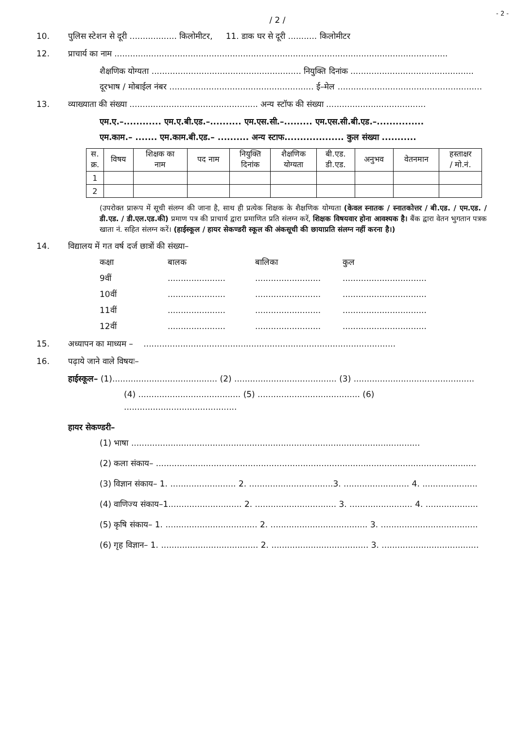- 2 -
/ 2 /
10. पुलिस स्टेशन से दूरी .................. किलोमीटर, 11. डाक घर से दूरी ........... किलोमीटर
12. प्राचार्य का नाम ...............................................................................................................................
शैक्षणिक योग्यता ......................................................... नियुक्ति दिनांक ...............................................
दूरभाष / मोबाईल नंबर ....................................................... ई–मेल .......................................................
13. व्याख्याता की संख्या ................................................. अन्य स्टॉफ की संख्या ......................................
एम.ए.–............ एम.ए.बी.एड.–.......... एम.एस.सी.–......... एम.एस.सी.बी.एड.–...............
एम.काम.– ....... एम.काम.बी.एड.– .......... अन्य स्टाफ................... कुल संख्या ...........
| स. क्र. | विषय | शिक्षक का नाम | पद नाम | नियुक्ति दिनांक | शैक्षणिक योग्यता | बी.एड. डी.एड. | अनुभव | वेतनमान | हस्ताक्षर / मो.नं. |
| --- | --- | --- | --- | --- | --- | --- | --- | --- | --- |
| 1 | | | | | | | | | |
| 2 | | | | | | | | | |
(उपरोक्त प्रारूप में सूची संलग्न की जाना है, साथ ही प्रत्येक शिक्षक के शैक्षणिक योग्यता (केवल स्नातक / स्नातकोत्तर / बी.एड. / एम.एड. / डी.एड. / डी.एल.एड.की) प्रमाण पत्र की प्राचार्य द्वारा प्रमाणित प्रति संलग्न करें, शिक्षक विषयवार होना आवश्यक है। बैंक द्वारा वेतन भुगतान पत्रक खाता नं. सहित संलग्न करें। (हाईस्कूल / हायर सेकण्डरी स्कूल की अंकसूची की छायाप्रति संलग्न नहीं करना है।)
14. विद्यालय में गत वर्ष दर्ज छात्रों की संख्या–
कक्षा बालक बालिका कुल 9वीं............................................................................... 10वीं............................................................................... 11वीं............................................................................... 12वीं...............................................................................
15. अध्यापन का माध्यम – ................................................................................................
16. पढ़ाये जाने वाले विषयः–
हाईस्कूल– (1)........................................ (2) ....................................... (3) ..............................................
(4) ....................................... (5) ....................................... (6) ...........................................
हायर सेकण्डरी–
(1) भाषा ..............................................................................................................
(2) कला संकाय– ..........................................................................................................................
(3) विज्ञान संकाय– 1. ......................... 2. ................................3. ......................... 4. .....................
(4) वाणिज्य संकाय–1............................ 2. ............................... 3. ........................ 4. ....................
(5) कृषि संकाय– 1. ................................... 2. ..................................... 3. .....................................
(6) गृह विज्ञान– 1. ..................................... 2. ..................................... 3. .....................................